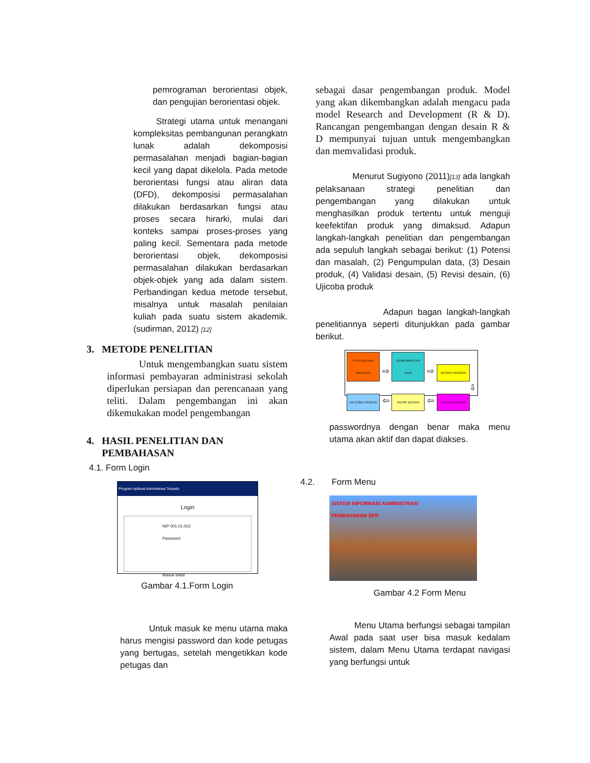pemrograman berorientasi objek, dan pengujian berorientasi objek.
Strategi utama untuk menangani kompleksitas pembangunan perangkatn lunak adalah dekomposisi permasalahan menjadi bagian-bagian kecil yang dapat dikelola. Pada metode berorientasi fungsi atau aliran data (DFD), dekomposisi permasalahan dilakukan berdasarkan fungsi atau proses secara hirarki, mulai dari konteks sampai proses-proses yang paling kecil. Sementara pada metode berorientasi objek, dekomposisi permasalahan dilakukan berdasarkan objek-objek yang ada dalam sistem. Perbandingan kedua metode tersebut, misalnya untuk masalah penilaian kuliah pada suatu sistem akademik.(sudirman, 2012) [12]
3. METODE PENELITIAN
Untuk mengembangkan suatu sistem informasi pembayaran administrasi sekolah diperlukan persiapan dan perencanaan yang teliti. Dalam pengembangan ini akan dikemukakan model pengembangan
4. HASIL PENELITIAN DAN
PEMBAHASAN
4.1. Form Login
Program Aplikasi Administrasi Terpadu
Login
NIP 001.01.002
Password
Masuk Batal
Gambar 4.1.Form Login
Untuk masuk ke menu utama maka harus mengisi password dan kode petugas yang bertugas, setelah mengetikkan kode petugas dan
sebagai dasar pengembangan produk. Model yang akan dikembangkan adalah mengacu pada model Research and Development (R & D). Rancangan pengembangan dengan desain R & D mempunyai tujuan untuk mengembangkan dan memvalidasi produk.
Menurut Sugiyono (2011)[13] ada langkah pelaksanaan strategi penelitian dan pengembangan yang dilakukan untuk menghasilkan produk tertentu untuk menguji keefektifan produk yang dimaksud. Adapun langkah-langkah penelitian dan pengembangan ada sepuluh langkah sebagai berikut: (1) Potensi dan masalah, (2) Pengumpulan data, (3) Desain produk, (4) Validasi desain, (5) Revisi desain, (6) Ujicoba produk
Adapun bagan langkah-langkah penelitiannya seperti ditunjukkan pada gambar berikut.
POTENSI DAN MASALAH ⇨ PENGUMPULAN DATA ⇨ DESAIN PRODUK
⇩
UJI COBA PRODUK ⇦ REVISI DESAIN ⇦ VALIDASI DESAIN
passwordnya dengan benar maka menu utama akan aktif dan dapat diakses.
4.2. Form Menu
SISTEM INFORMASI ADMINISTRASI
PEMBAYARAN SPP
Gambar 4.2 Form Menu
Menu Utama berfungsi sebagai tampilan Awal pada saat user bisa masuk kedalam sistem, dalam Menu Utama terdapat navigasi yang berfungsi untuk